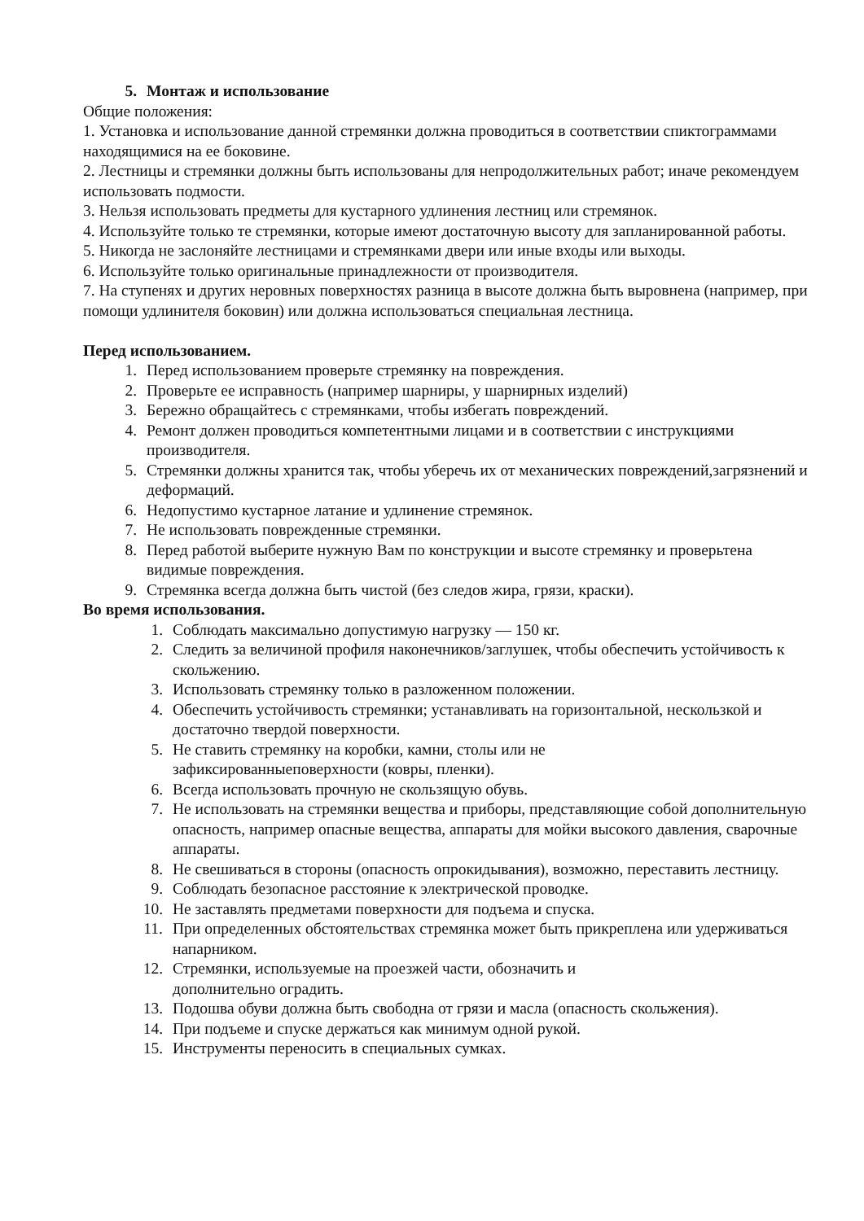5. Монтаж и использование
Общие положения:
1. Установка и использование данной стремянки должна проводиться в соответствии спиктограммами находящимися на ее боковине.
2. Лестницы и стремянки должны быть использованы для непродолжительных работ; иначе рекомендуем использовать подмости.
3. Нельзя использовать предметы для кустарного удлинения лестниц или стремянок.
4. Используйте только те стремянки, которые имеют достаточную высоту для запланированной работы.
5. Никогда не заслоняйте лестницами и стремянками двери или иные входы или выходы.
6. Используйте только оригинальные принадлежности от производителя.
7. На ступенях и других неровных поверхностях разница в высоте должна быть выровнена (например, при помощи удлинителя боковин) или должна использоваться специальная лестница.
Перед использованием.
1. Перед использованием проверьте стремянку на повреждения.
2. Проверьте ее исправность (например шарниры, у шарнирных изделий)
3. Бережно обращайтесь с стремянками, чтобы избегать повреждений.
4. Ремонт должен проводиться компетентными лицами и в соответствии с инструкциями производителя.
5. Стремянки должны хранится так, чтобы уберечь их от механических повреждений,загрязнений и деформаций.
6. Недопустимо кустарное латание и удлинение стремянок.
7. Не использовать поврежденные стремянки.
8. Перед работой выберите нужную Вам по конструкции и высоте стремянку и проверьтена видимые повреждения.
9. Стремянка всегда должна быть чистой (без следов жира, грязи, краски).
Во время использования.
1. Соблюдать максимально допустимую нагрузку — 150 кг.
2. Следить за величиной профиля наконечников/заглушек, чтобы обеспечить устойчивость к скольжению.
3. Использовать стремянку только в разложенном положении.
4. Обеспечить устойчивость стремянки; устанавливать на горизонтальной, нескользкой и достаточно твердой поверхности.
5. Не ставить стремянку на коробки, камни, столы или не
зафиксированныеповерхности (ковры, пленки).
6. Всегда использовать прочную не скользящую обувь.
7. Не использовать на стремянки вещества и приборы, представляющие собой дополнительную опасность, например опасные вещества, аппараты для мойки высокого давления, сварочные аппараты.
8. Не свешиваться в стороны (опасность опрокидывания), возможно, переставить лестницу.
9. Соблюдать безопасное расстояние к электрической проводке.
10. Не заставлять предметами поверхности для подъема и спуска.
11. При определенных обстоятельствах стремянка может быть прикреплена или удерживаться напарником.
12. Стремянки, используемые на проезжей части, обозначить и
дополнительно оградить.
13. Подошва обуви должна быть свободна от грязи и масла (опасность скольжения).
14. При подъеме и спуске держаться как минимум одной рукой.
15. Инструменты переносить в специальных сумках.